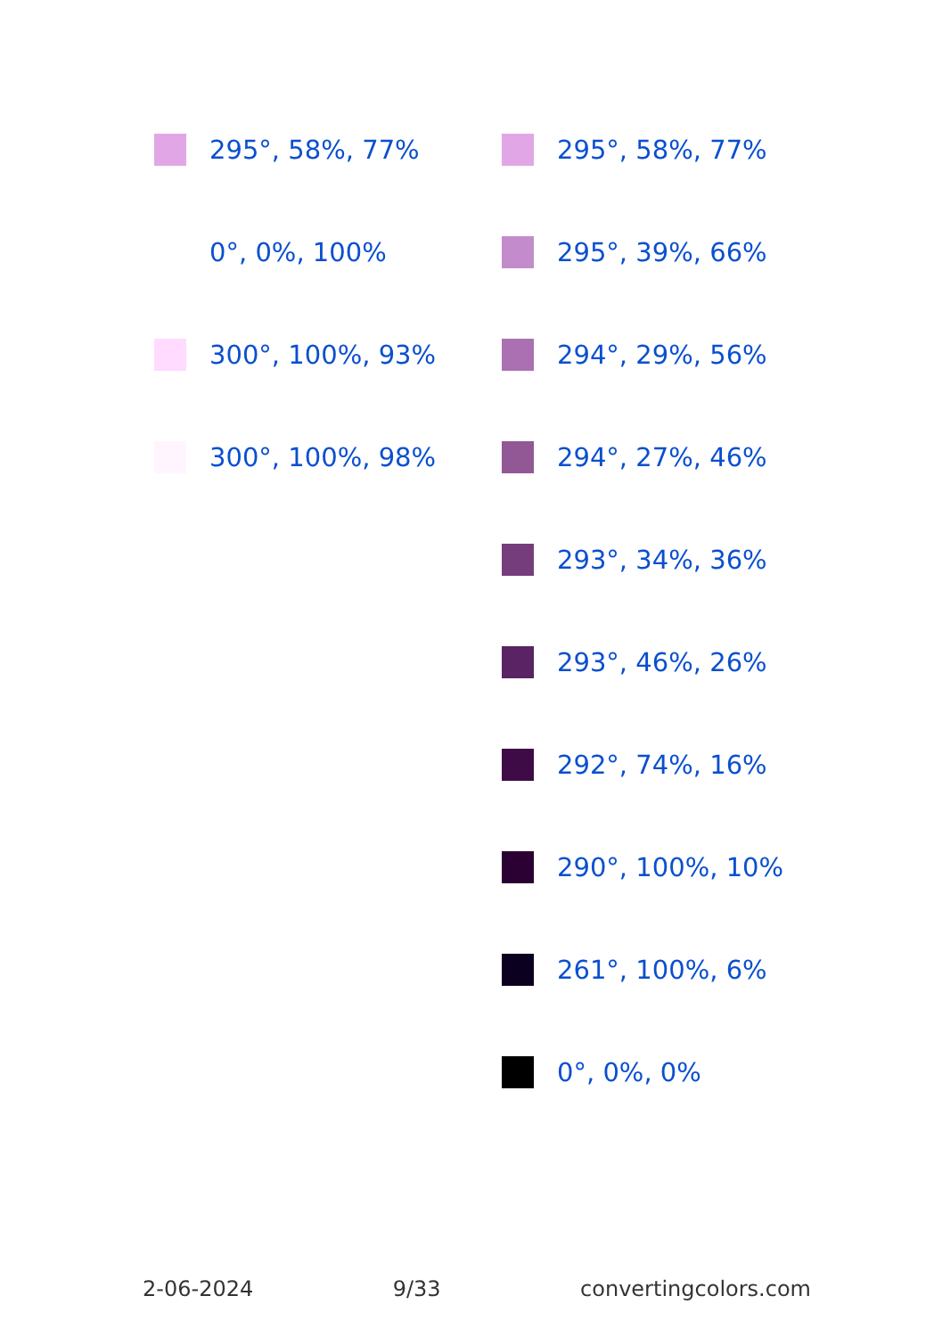295°, 58%, 77%
0°, 0%, 100%
300°, 100%, 93%
300°, 100%, 98%
295°, 58%, 77%
295°, 39%, 66%
294°, 29%, 56%
294°, 27%, 46%
293°, 34%, 36%
293°, 46%, 26%
292°, 74%, 16%
290°, 100%, 10%
261°, 100%, 6%
0°, 0%, 0%
2-06-2024 9/33 convertingcolors.com